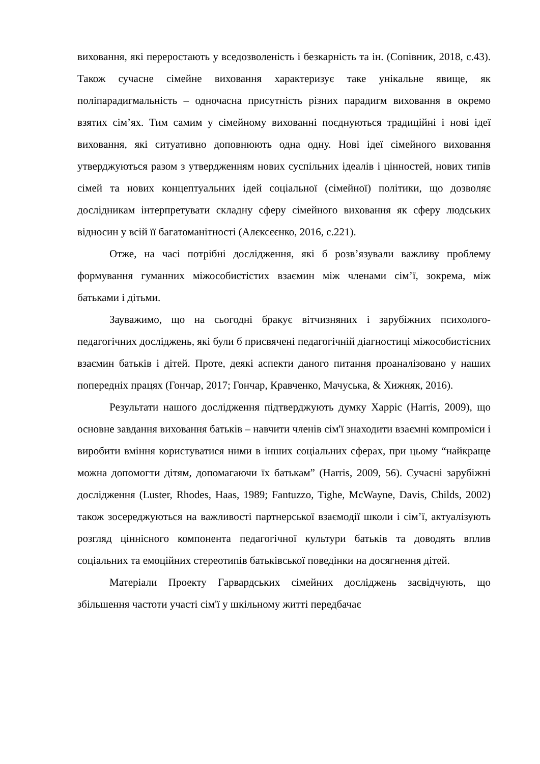виховання, які переростають у вседозволеність і безкарність та ін. (Сопівник, 2018, с.43). Також сучасне сімейне виховання характеризує таке унікальне явище, як поліпарадигмальність – одночасна присутність різних парадигм виховання в окремо взятих сім’ях. Тим самим у сімейному вихованні поєднуються традиційні і нові ідеї виховання, які ситуативно доповнюють одна одну. Нові ідеї сімейного виховання утверджуються разом з утвердженням нових суспільних ідеалів і цінностей, нових типів сімей та нових концептуальних ідей соціальної (сімейної) політики, що дозволяє дослідникам інтерпретувати складну сферу сімейного виховання як сферу людських відносин у всій її багатоманітності (Алєксєєнко, 2016, с.221).
Отже, на часі потрібні дослідження, які б розв’язували важливу проблему формування гуманних міжособистістих взаємин між членами сім’ї, зокрема, між батьками і дітьми.
Зауважимо, що на сьогодні бракує вітчизняних і зарубіжних психолого-педагогічних досліджень, які були б присвячені педагогічній діагностиці міжособистісних взаємин батьків і дітей. Проте, деякі аспекти даного питання проаналізовано у наших попередніх працях (Гончар, 2017; Гончар, Кравченко, Мачуська, & Хижняк, 2016).
Результати нашого дослідження підтверджують думку Харріс (Harris, 2009), що основне завдання виховання батьків – навчити членів сім'ї знаходити взаємні компроміси і виробити вміння користуватися ними в інших соціальних сферах, при цьому “найкраще можна допомогти дітям, допомагаючи їх батькам” (Harris, 2009, 56). Сучасні зарубіжні дослідження (Luster, Rhodes, Haas, 1989; Fantuzzo, Tighe, McWayne, Davis, Childs, 2002) також зосереджуються на важливості партнерської взаємодії школи і сім’ї, актуалізують розгляд ціннісного компонента педагогічної культури батьків та доводять вплив соціальних та емоційних стереотипів батьківської поведінки на досягнення дітей.
Матеріали Проекту Гарвардських сімейних досліджень засвідчують, що збільшення частоти участі сім'ї у шкільному житті передбачає